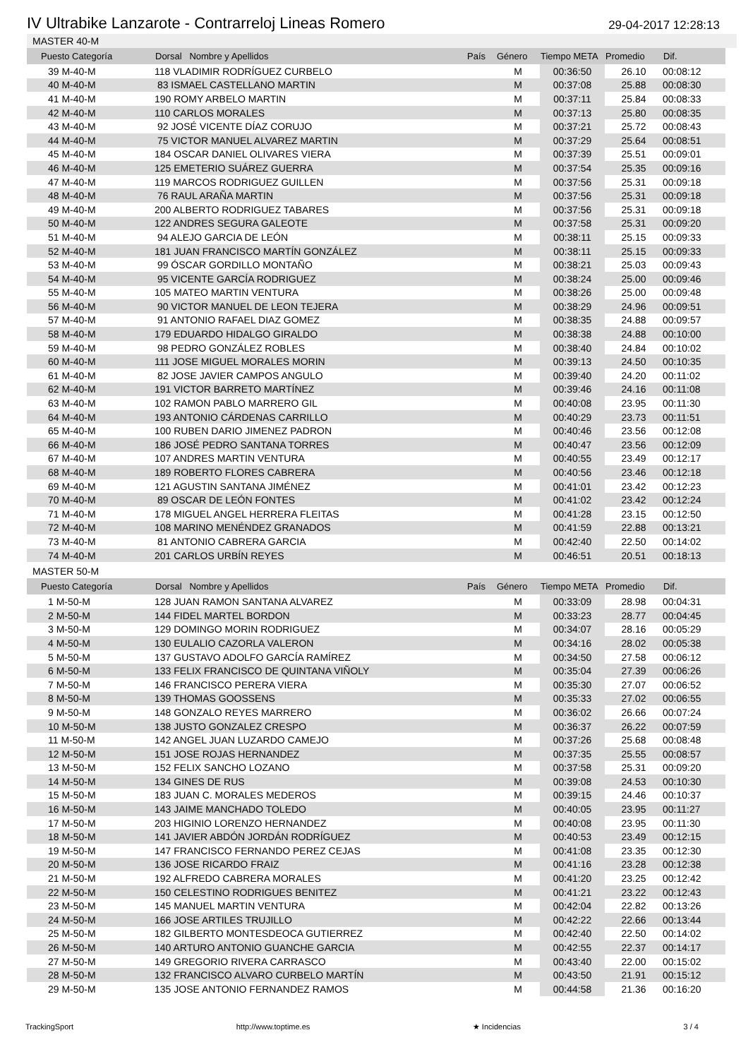IV Ultrabike Lanzarote - Contrarreloj Lineas Romero
29-04-2017 12:28:13
MASTER 40-M
| Puesto Categoría | Dorsal Nombre y Apellidos | País | Género | Tiempo META | Promedio | Dif. |
| --- | --- | --- | --- | --- | --- | --- |
| 39 M-40-M | 118 VLADIMIR RODRÍGUEZ CURBELO | | M | 00:36:50 | 26.10 | 00:08:12 |
| 40 M-40-M | 83 ISMAEL CASTELLANO MARTIN | | M | 00:37:08 | 25.88 | 00:08:30 |
| 41 M-40-M | 190 ROMY ARBELO MARTIN | | M | 00:37:11 | 25.84 | 00:08:33 |
| 42 M-40-M | 110 CARLOS MORALES | | M | 00:37:13 | 25.80 | 00:08:35 |
| 43 M-40-M | 92 JOSÉ VICENTE DÍAZ CORUJO | | M | 00:37:21 | 25.72 | 00:08:43 |
| 44 M-40-M | 75 VICTOR MANUEL ALVAREZ MARTIN | | M | 00:37:29 | 25.64 | 00:08:51 |
| 45 M-40-M | 184 OSCAR DANIEL OLIVARES VIERA | | M | 00:37:39 | 25.51 | 00:09:01 |
| 46 M-40-M | 125 EMETERIO SUÁREZ GUERRA | | M | 00:37:54 | 25.35 | 00:09:16 |
| 47 M-40-M | 119 MARCOS RODRIGUEZ GUILLEN | | M | 00:37:56 | 25.31 | 00:09:18 |
| 48 M-40-M | 76 RAUL ARAÑA MARTIN | | M | 00:37:56 | 25.31 | 00:09:18 |
| 49 M-40-M | 200 ALBERTO RODRIGUEZ TABARES | | M | 00:37:56 | 25.31 | 00:09:18 |
| 50 M-40-M | 122 ANDRES SEGURA GALEOTE | | M | 00:37:58 | 25.31 | 00:09:20 |
| 51 M-40-M | 94 ALEJO GARCIA DE LEÓN | | M | 00:38:11 | 25.15 | 00:09:33 |
| 52 M-40-M | 181 JUAN FRANCISCO MARTÍN GONZÁLEZ | | M | 00:38:11 | 25.15 | 00:09:33 |
| 53 M-40-M | 99 ÓSCAR GORDILLO MONTAÑO | | M | 00:38:21 | 25.03 | 00:09:43 |
| 54 M-40-M | 95 VICENTE GARCÍA RODRIGUEZ | | M | 00:38:24 | 25.00 | 00:09:46 |
| 55 M-40-M | 105 MATEO MARTIN VENTURA | | M | 00:38:26 | 25.00 | 00:09:48 |
| 56 M-40-M | 90 VICTOR MANUEL DE LEON TEJERA | | M | 00:38:29 | 24.96 | 00:09:51 |
| 57 M-40-M | 91 ANTONIO RAFAEL DIAZ GOMEZ | | M | 00:38:35 | 24.88 | 00:09:57 |
| 58 M-40-M | 179 EDUARDO HIDALGO GIRALDO | | M | 00:38:38 | 24.88 | 00:10:00 |
| 59 M-40-M | 98 PEDRO GONZÁLEZ ROBLES | | M | 00:38:40 | 24.84 | 00:10:02 |
| 60 M-40-M | 111 JOSE MIGUEL MORALES MORIN | | M | 00:39:13 | 24.50 | 00:10:35 |
| 61 M-40-M | 82 JOSE JAVIER CAMPOS ANGULO | | M | 00:39:40 | 24.20 | 00:11:02 |
| 62 M-40-M | 191 VICTOR BARRETO MARTÍNEZ | | M | 00:39:46 | 24.16 | 00:11:08 |
| 63 M-40-M | 102 RAMON PABLO MARRERO GIL | | M | 00:40:08 | 23.95 | 00:11:30 |
| 64 M-40-M | 193 ANTONIO CÁRDENAS CARRILLO | | M | 00:40:29 | 23.73 | 00:11:51 |
| 65 M-40-M | 100 RUBEN DARIO JIMENEZ PADRON | | M | 00:40:46 | 23.56 | 00:12:08 |
| 66 M-40-M | 186 JOSÉ PEDRO SANTANA TORRES | | M | 00:40:47 | 23.56 | 00:12:09 |
| 67 M-40-M | 107 ANDRES MARTIN VENTURA | | M | 00:40:55 | 23.49 | 00:12:17 |
| 68 M-40-M | 189 ROBERTO FLORES CABRERA | | M | 00:40:56 | 23.46 | 00:12:18 |
| 69 M-40-M | 121 AGUSTIN SANTANA JIMÉNEZ | | M | 00:41:01 | 23.42 | 00:12:23 |
| 70 M-40-M | 89 OSCAR DE LEÓN FONTES | | M | 00:41:02 | 23.42 | 00:12:24 |
| 71 M-40-M | 178 MIGUEL ANGEL HERRERA FLEITAS | | M | 00:41:28 | 23.15 | 00:12:50 |
| 72 M-40-M | 108 MARINO MENÉNDEZ GRANADOS | | M | 00:41:59 | 22.88 | 00:13:21 |
| 73 M-40-M | 81 ANTONIO CABRERA GARCIA | | M | 00:42:40 | 22.50 | 00:14:02 |
| 74 M-40-M | 201 CARLOS URBÍN REYES | | M | 00:46:51 | 20.51 | 00:18:13 |
MASTER 50-M
| Puesto Categoría | Dorsal Nombre y Apellidos | País | Género | Tiempo META | Promedio | Dif. |
| --- | --- | --- | --- | --- | --- | --- |
| 1 M-50-M | 128 JUAN RAMON SANTANA ALVAREZ | | M | 00:33:09 | 28.98 | 00:04:31 |
| 2 M-50-M | 144 FIDEL MARTEL BORDON | | M | 00:33:23 | 28.77 | 00:04:45 |
| 3 M-50-M | 129 DOMINGO MORIN RODRIGUEZ | | M | 00:34:07 | 28.16 | 00:05:29 |
| 4 M-50-M | 130 EULALIO CAZORLA VALERON | | M | 00:34:16 | 28.02 | 00:05:38 |
| 5 M-50-M | 137 GUSTAVO ADOLFO GARCÍA RAMÍREZ | | M | 00:34:50 | 27.58 | 00:06:12 |
| 6 M-50-M | 133 FELIX FRANCISCO DE QUINTANA VIÑOLY | | M | 00:35:04 | 27.39 | 00:06:26 |
| 7 M-50-M | 146 FRANCISCO PERERA VIERA | | M | 00:35:30 | 27.07 | 00:06:52 |
| 8 M-50-M | 139 THOMAS GOOSSENS | | M | 00:35:33 | 27.02 | 00:06:55 |
| 9 M-50-M | 148 GONZALO REYES MARRERO | | M | 00:36:02 | 26.66 | 00:07:24 |
| 10 M-50-M | 138 JUSTO GONZALEZ CRESPO | | M | 00:36:37 | 26.22 | 00:07:59 |
| 11 M-50-M | 142 ANGEL JUAN LUZARDO CAMEJO | | M | 00:37:26 | 25.68 | 00:08:48 |
| 12 M-50-M | 151 JOSE ROJAS HERNANDEZ | | M | 00:37:35 | 25.55 | 00:08:57 |
| 13 M-50-M | 152 FELIX SANCHO LOZANO | | M | 00:37:58 | 25.31 | 00:09:20 |
| 14 M-50-M | 134 GINES DE RUS | | M | 00:39:08 | 24.53 | 00:10:30 |
| 15 M-50-M | 183 JUAN C. MORALES MEDEROS | | M | 00:39:15 | 24.46 | 00:10:37 |
| 16 M-50-M | 143 JAIME MANCHADO TOLEDO | | M | 00:40:05 | 23.95 | 00:11:27 |
| 17 M-50-M | 203 HIGINIO LORENZO HERNANDEZ | | M | 00:40:08 | 23.95 | 00:11:30 |
| 18 M-50-M | 141 JAVIER ABDÓN JORDÁN RODRÍGUEZ | | M | 00:40:53 | 23.49 | 00:12:15 |
| 19 M-50-M | 147 FRANCISCO FERNANDO PEREZ CEJAS | | M | 00:41:08 | 23.35 | 00:12:30 |
| 20 M-50-M | 136 JOSE RICARDO FRAIZ | | M | 00:41:16 | 23.28 | 00:12:38 |
| 21 M-50-M | 192 ALFREDO CABRERA MORALES | | M | 00:41:20 | 23.25 | 00:12:42 |
| 22 M-50-M | 150 CELESTINO RODRIGUES BENITEZ | | M | 00:41:21 | 23.22 | 00:12:43 |
| 23 M-50-M | 145 MANUEL MARTIN VENTURA | | M | 00:42:04 | 22.82 | 00:13:26 |
| 24 M-50-M | 166 JOSE ARTILES TRUJILLO | | M | 00:42:22 | 22.66 | 00:13:44 |
| 25 M-50-M | 182 GILBERTO MONTESDEOCA GUTIERREZ | | M | 00:42:40 | 22.50 | 00:14:02 |
| 26 M-50-M | 140 ARTURO ANTONIO GUANCHE GARCIA | | M | 00:42:55 | 22.37 | 00:14:17 |
| 27 M-50-M | 149 GREGORIO RIVERA CARRASCO | | M | 00:43:40 | 22.00 | 00:15:02 |
| 28 M-50-M | 132 FRANCISCO ALVARO CURBELO MARTÍN | | M | 00:43:50 | 21.91 | 00:15:12 |
| 29 M-50-M | 135 JOSE ANTONIO FERNANDEZ RAMOS | | M | 00:44:58 | 21.36 | 00:16:20 |
TrackingSport http://www.toptime.es ★ Incidencias 3 / 4